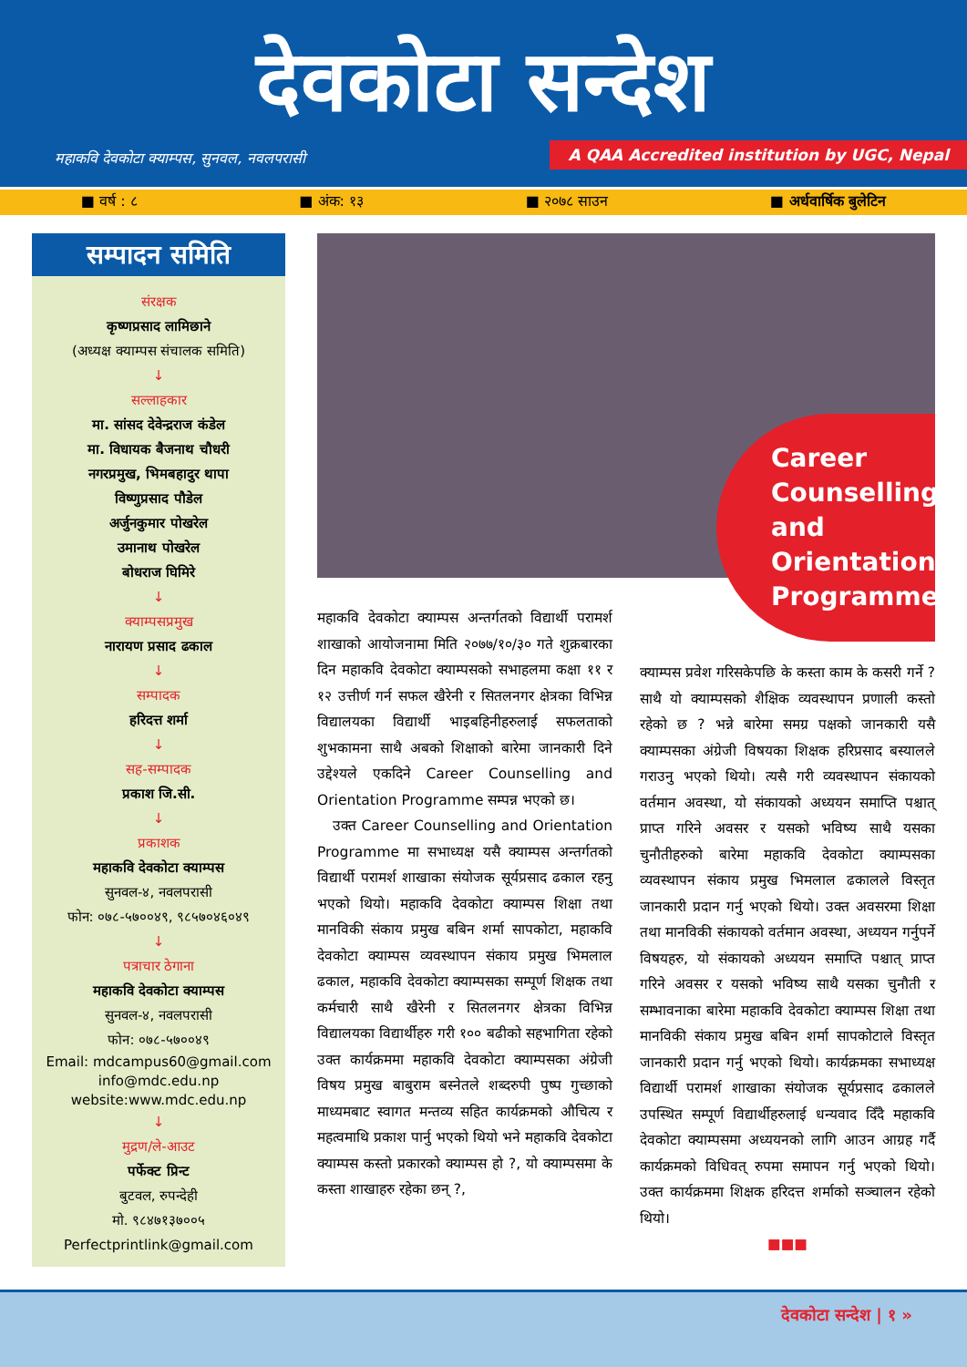देवकोटा सन्देश
महाकवि देवकोटा क्याम्पस, सुनवल, नवलपरासी A QAA Accredited institution by UGC, Nepal
■ वर्ष : ८ ■ अंक: १३ ■ २०७८ साउन ■ अर्धवार्षिक बुलेटिन
सम्पादन समिति
संरक्षक
कृष्णप्रसाद लामिछाने
(अध्यक्ष क्याम्पस संचालक समिति)
↓
सल्लाहकार
मा. सांसद देवेन्द्रराज कंडेल
मा. विधायक बैजनाथ चौधरी
नगरप्रमुख, भिमबहादुर थापा
विष्णुप्रसाद पौडेल
अर्जुनकुमार पोखरेल
उमानाथ पोखरेल
बोधराज घिमिरे
↓
क्याम्पसप्रमुख
नारायण प्रसाद ढकाल
↓
सम्पादक
हरिदत्त शर्मा
↓
सह-सम्पादक
प्रकाश जि.सी.
↓
प्रकाशक
महाकवि देवकोटा क्याम्पस
सुनवल-४, नवलपरासी
फोन: ०७८-५७००४९, ९८५७०४६०४९
↓
पत्राचार ठेगाना
महाकवि देवकोटा क्याम्पस
सुनवल-४, नवलपरासी
फोन: ०७८-५७००४९
Email: mdcampus60@gmail.com
info@mdc.edu.np
website:www.mdc.edu.np
↓
मुद्रण/ले-आउट
पर्फेक्ट प्रिन्ट
बुटवल, रुपन्देही
मो. ९८४७१३७००५
Perfectprintlink@gmail.com
Career Counselling and Orientation Programme
महाकवि देवकोटा क्याम्पस अन्तर्गतको विद्यार्थी परामर्श शाखाको आयोजनामा मिति २०७७/१०/३० गते शुक्रबारका दिन महाकवि देवकोटा क्याम्पसको सभाहलमा कक्षा ११ र १२ उत्तीर्ण गर्न सफल खैरेनी र सितलनगर क्षेत्रका विभिन्न विद्यालयका विद्यार्थी भाइबहिनीहरुलाई सफलताको शुभकामना साथै अबको शिक्षाको बारेमा जानकारी दिने उद्देश्यले एकदिने Career Counselling and Orientation Programme सम्पन्न भएको छ।
उक्त Career Counselling and Orientation Programme मा सभाध्यक्ष यसै क्याम्पस अन्तर्गतको विद्यार्थी परामर्श शाखाका संयोजक सूर्यप्रसाद ढकाल रहनु भएको थियो। महाकवि देवकोटा क्याम्पस शिक्षा तथा मानविकी संकाय प्रमुख बबिन शर्मा सापकोटा, महाकवि देवकोटा क्याम्पस व्यवस्थापन संकाय प्रमुख भिमलाल ढकाल, महाकवि देवकोटा क्याम्पसका सम्पूर्ण शिक्षक तथा कर्मचारी साथै खैरेनी र सितलनगर क्षेत्रका विभिन्न विद्यालयका विद्यार्थीहरु गरी १०० बढीको सहभागिता रहेको उक्त कार्यक्रममा महाकवि देवकोटा क्याम्पसका अंग्रेजी विषय प्रमुख बाबुराम बस्नेतले शब्दरुपी पुष्प गुच्छाको माध्यमबाट स्वागत मन्तव्य सहित कार्यक्रमको औचित्य र महत्वमाथि प्रकाश पार्नु भएको थियो भने महाकवि देवकोटा क्याम्पस कस्तो प्रकारको क्याम्पस हो ?, यो क्याम्पसमा के कस्ता शाखाहरु रहेका छन् ?,
क्याम्पस प्रवेश गरिसकेपछि के कस्ता काम के कसरी गर्ने ? साथै यो क्याम्पसको शैक्षिक व्यवस्थापन प्रणाली कस्तो रहेको छ ? भन्ने बारेमा समग्र पक्षको जानकारी यसै क्याम्पसका अंग्रेजी विषयका शिक्षक हरिप्रसाद बस्यालले गराउनु भएको थियो। त्यसै गरी व्यवस्थापन संकायको वर्तमान अवस्था, यो संकायको अध्ययन समाप्ति पश्चात् प्राप्त गरिने अवसर र यसको भविष्य साथै यसका चुनौतीहरुको बारेमा महाकवि देवकोटा क्याम्पसका व्यवस्थापन संकाय प्रमुख भिमलाल ढकालले विस्तृत जानकारी प्रदान गर्नु भएको थियो। उक्त अवसरमा शिक्षा तथा मानविकी संकायको वर्तमान अवस्था, अध्ययन गर्नुपर्ने विषयहरु, यो संकायको अध्ययन समाप्ति पश्चात् प्राप्त गरिने अवसर र यसको भविष्य साथै यसका चुनौती र सम्भावनाका बारेमा महाकवि देवकोटा क्याम्पस शिक्षा तथा मानविकी संकाय प्रमुख बबिन शर्मा सापकोटाले विस्तृत जानकारी प्रदान गर्नु भएको थियो। कार्यक्रमका सभाध्यक्ष विद्यार्थी परामर्श शाखाका संयोजक सूर्यप्रसाद ढकालले उपस्थित सम्पूर्ण विद्यार्थीहरुलाई धन्यवाद दिँदै महाकवि देवकोटा क्याम्पसमा अध्ययनको लागि आउन आग्रह गर्दै कार्यक्रमको विधिवत् रुपमा समापन गर्नु भएको थियो। उक्त कार्यक्रममा शिक्षक हरिदत्त शर्माको सञ्चालन रहेको थियो।
■■■
देवकोटा सन्देश | १ »